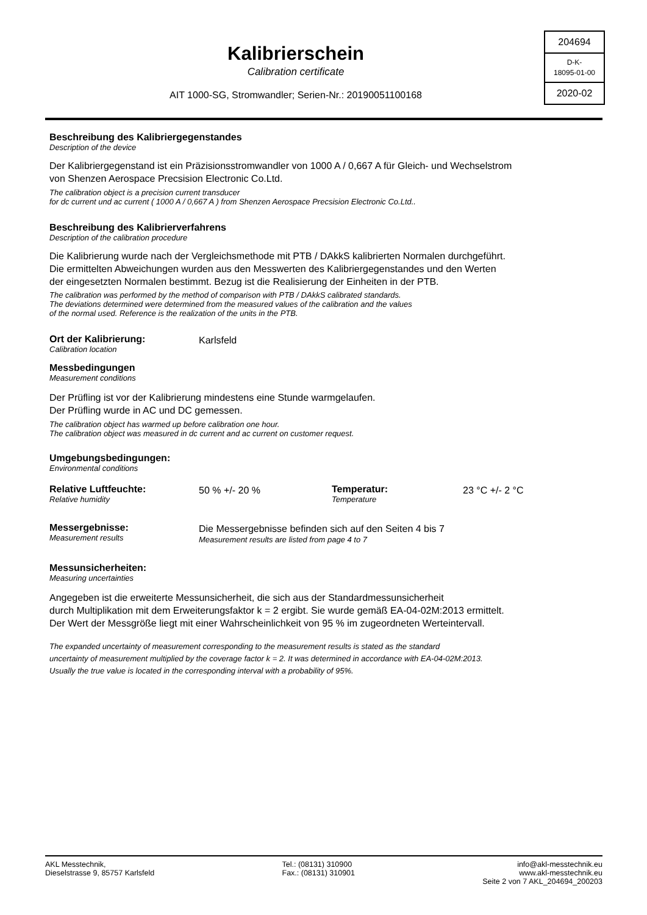Kalibrierschein
Calibration certificate
AIT 1000-SG, Stromwandler; Serien-Nr.: 20190051100168
204694
D-K-
18095-01-00
2020-02
Beschreibung des Kalibriergegenstandes
Description of the device
Der Kalibriergegenstand ist ein Präzisionsstromwandler von 1000 A / 0,667 A für Gleich- und Wechselstrom
von Shenzen Aerospace Precsision Electronic Co.Ltd.
The calibration object is a precision current transducer
for dc current und ac current ( 1000 A / 0,667 A ) from Shenzen Aerospace Precsision Electronic Co.Ltd..
Beschreibung des Kalibrierverfahrens
Description of the calibration procedure
Die Kalibrierung wurde nach der Vergleichsmethode mit PTB / DAkkS kalibrierten Normalen durchgeführt.
Die ermittelten Abweichungen wurden aus den Messwerten des Kalibriergegenstandes und den Werten
der eingesetzten Normalen bestimmt. Bezug ist die Realisierung der Einheiten in der PTB.
The calibration was performed by the method of comparison with PTB / DAkkS calibrated standards.
The deviations determined were determined from the measured values of the calibration and the values
of the normal used. Reference is the realization of the units in the PTB.
Ort der Kalibrierung:
Calibration location
Karlsfeld
Messbedingungen
Measurement conditions
Der Prüfling ist vor der Kalibrierung mindestens eine Stunde warmgelaufen.
Der Prüfling wurde in AC und DC gemessen.
The calibration object has warmed up before calibration one hour.
The calibration object was measured in dc current and ac current on customer request.
Umgebungsbedingungen:
Environmental conditions
Relative Luftfeuchte:
Relative humidity
50 % +/- 20 %
Temperatur:
Temperature
23 °C +/- 2 °C
Messergebnisse:
Measurement results
Die Messergebnisse befinden sich auf den Seiten 4 bis 7
Measurement results are listed from page 4 to 7
Messunsicherheiten:
Measuring uncertainties
Angegeben ist die erweiterte Messunsicherheit, die sich aus der Standardmessunsicherheit
durch Multiplikation mit dem Erweiterungsfaktor k = 2 ergibt. Sie wurde gemäß EA-04-02M:2013 ermittelt.
Der Wert der Messgröße liegt mit einer Wahrscheinlichkeit von 95 % im zugeordneten Werteintervall.
The expanded uncertainty of measurement corresponding to the measurement results is stated as the standard
uncertainty of measurement multiplied by the coverage factor k = 2. It was determined in accordance with EA-04-02M:2013.
Usually the true value is located in the corresponding interval with a probability of 95%.
AKL Messtechnik,
Dieselstrasse 9, 85757 Karlsfeld
Tel.: (08131) 310900
Fax.: (08131) 310901
info@akl-messtechnik.eu
www.akl-messtechnik.eu
Seite 2 von 7 AKL_204694_200203